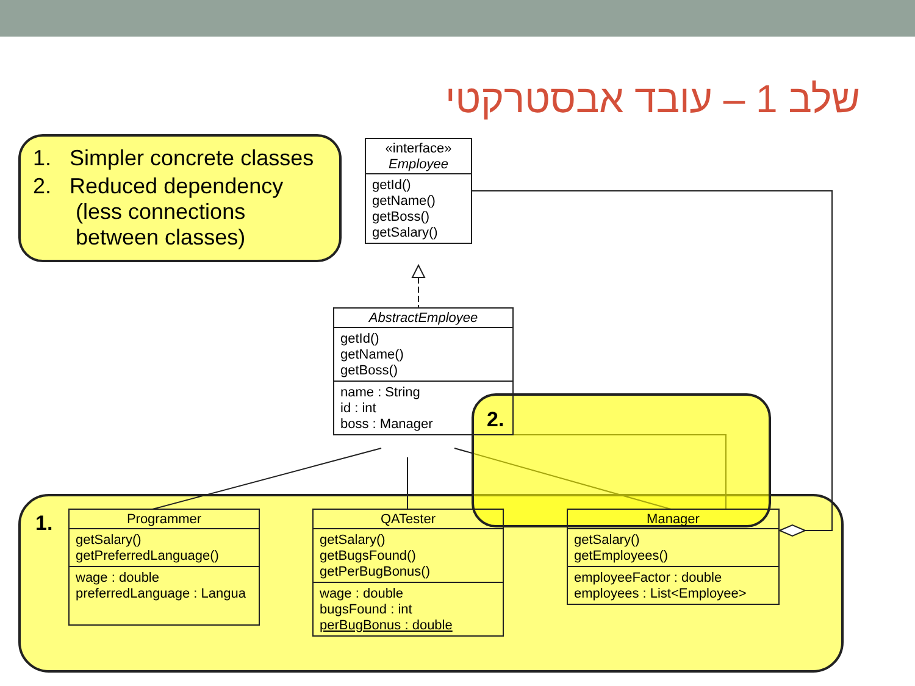שלב 1 – עובד אבסטרקטי
1. Simpler concrete classes
2. Reduced dependency
(less connections
between classes)
1.
2.
«interface»
Employee
getId()
getName()
getBoss()
getSalary()
AbstractEmployee
getId()
getName()
getBoss()
name : String
id : int
boss : Manager
Programmer
getSalary()
getPreferredLanguage()
wage : double
preferredLanguage : Langua
QATester
getSalary()
getBugsFound()
getPerBugBonus()
wage : double
bugsFound : int
perBugBonus : double
Manager
getSalary()
getEmployees()
employeeFactor : double
employees : List<Employee>